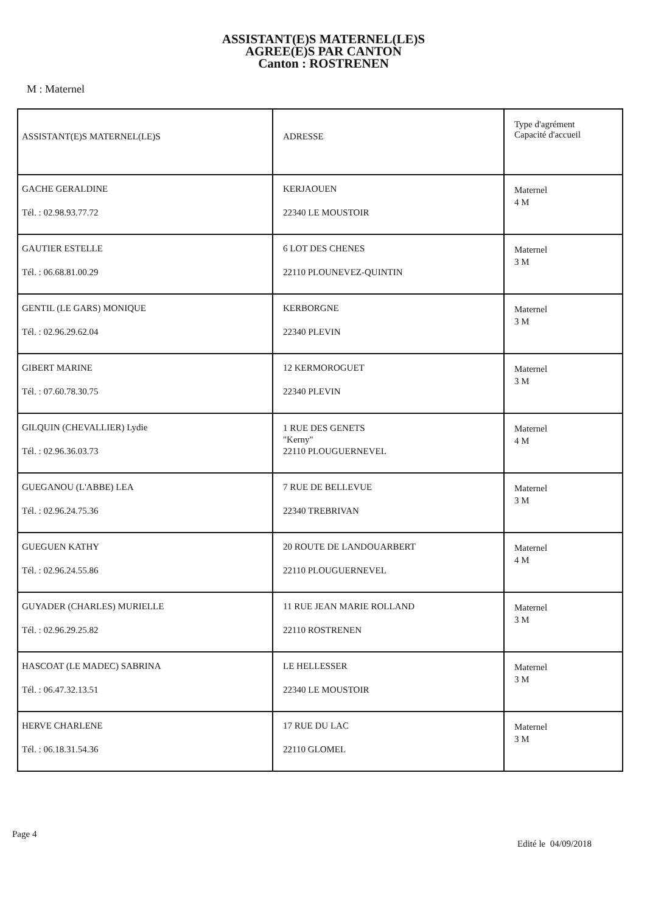ASSISTANT(E)S MATERNEL(LE)S
AGREE(E)S PAR CANTON
Canton : ROSTRENEN
M : Maternel
| ASSISTANT(E)S MATERNEL(LE)S | ADRESSE | Type d'agrément Capacité d'accueil |
| --- | --- | --- |
| GACHE GERALDINE Tél. : 02.98.93.77.72 | KERJAOUEN 22340 LE MOUSTOIR | Maternel 4 M |
| GAUTIER ESTELLE Tél. : 06.68.81.00.29 | 6 LOT DES CHENES 22110 PLOUNEVEZ-QUINTIN | Maternel 3 M |
| GENTIL (LE GARS) MONIQUE Tél. : 02.96.29.62.04 | KERBORGNE 22340 PLEVIN | Maternel 3 M |
| GIBERT MARINE Tél. : 07.60.78.30.75 | 12 KERMOROGUET 22340 PLEVIN | Maternel 3 M |
| GILQUIN (CHEVALLIER) Lydie Tél. : 02.96.36.03.73 | 1 RUE DES GENETS "Kerny" 22110 PLOUGUERNEVEL | Maternel 4 M |
| GUEGANOU (L'ABBE) LEA Tél. : 02.96.24.75.36 | 7 RUE DE BELLEVUE 22340 TREBRIVAN | Maternel 3 M |
| GUEGUEN KATHY Tél. : 02.96.24.55.86 | 20 ROUTE DE LANDOUARBERT 22110 PLOUGUERNEVEL | Maternel 4 M |
| GUYADER (CHARLES) MURIELLE Tél. : 02.96.29.25.82 | 11 RUE JEAN MARIE ROLLAND 22110 ROSTRENEN | Maternel 3 M |
| HASCOAT (LE MADEC) SABRINA Tél. : 06.47.32.13.51 | LE HELLESSER 22340 LE MOUSTOIR | Maternel 3 M |
| HERVE CHARLENE Tél. : 06.18.31.54.36 | 17 RUE DU LAC 22110 GLOMEL | Maternel 3 M |
Page 4
Edité le 04/09/2018